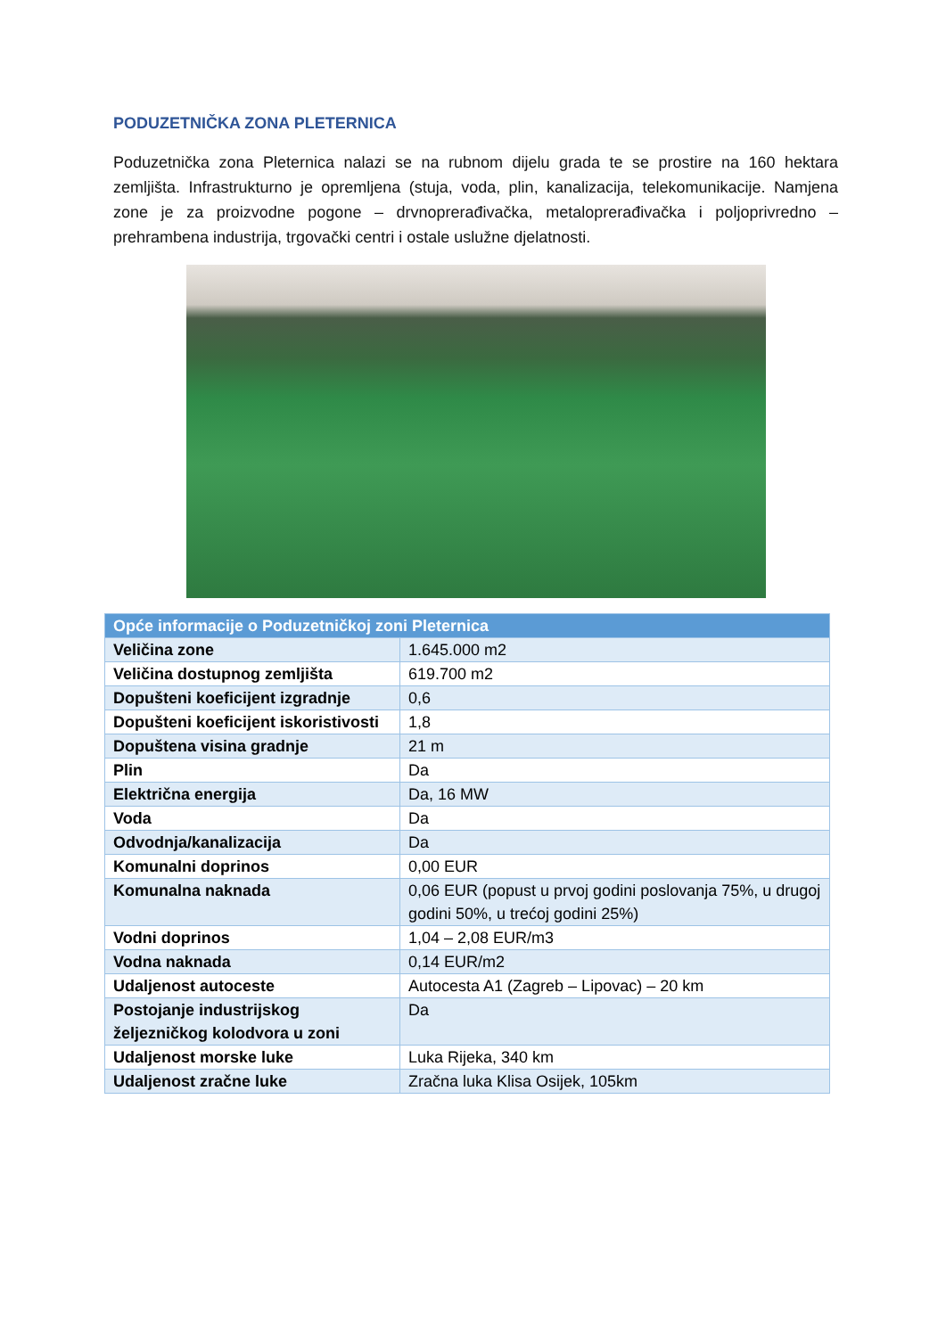PODUZETNIČKA ZONA PLETERNICA
Poduzetnička zona Pleternica nalazi se na rubnom dijelu grada te se prostire na 160 hektara zemljišta. Infrastrukturno je opremljena (stuja, voda, plin, kanalizacija, telekomunikacije. Namjena zone je za proizvodne pogone – drvnoprerađivačka, metaloprerađivačka i poljoprivredno – prehrambena industrija, trgovački centri i ostale uslužne djelatnosti.
| Opće informacije o Poduzetničkoj zoni Pleternica | |
| --- | --- |
| Veličina zone | 1.645.000 m2 |
| Veličina dostupnog zemljišta | 619.700 m2 |
| Dopušteni koeficijent izgradnje | 0,6 |
| Dopušteni koeficijent iskoristivosti | 1,8 |
| Dopuštena visina gradnje | 21 m |
| Plin | Da |
| Električna energija | Da, 16 MW |
| Voda | Da |
| Odvodnja/kanalizacija | Da |
| Komunalni doprinos | 0,00 EUR |
| Komunalna naknada | 0,06 EUR (popust u prvoj godini poslovanja 75%, u drugoj godini 50%, u trećoj godini 25%) |
| Vodni doprinos | 1,04 – 2,08 EUR/m3 |
| Vodna naknada | 0,14 EUR/m2 |
| Udaljenost autoceste | Autocesta A1 (Zagreb – Lipovac) – 20 km |
| Postojanje industrijskog željezničkog kolodvora u zoni | Da |
| Udaljenost morske luke | Luka Rijeka, 340 km |
| Udaljenost zračne luke | Zračna luka Klisa Osijek, 105km |